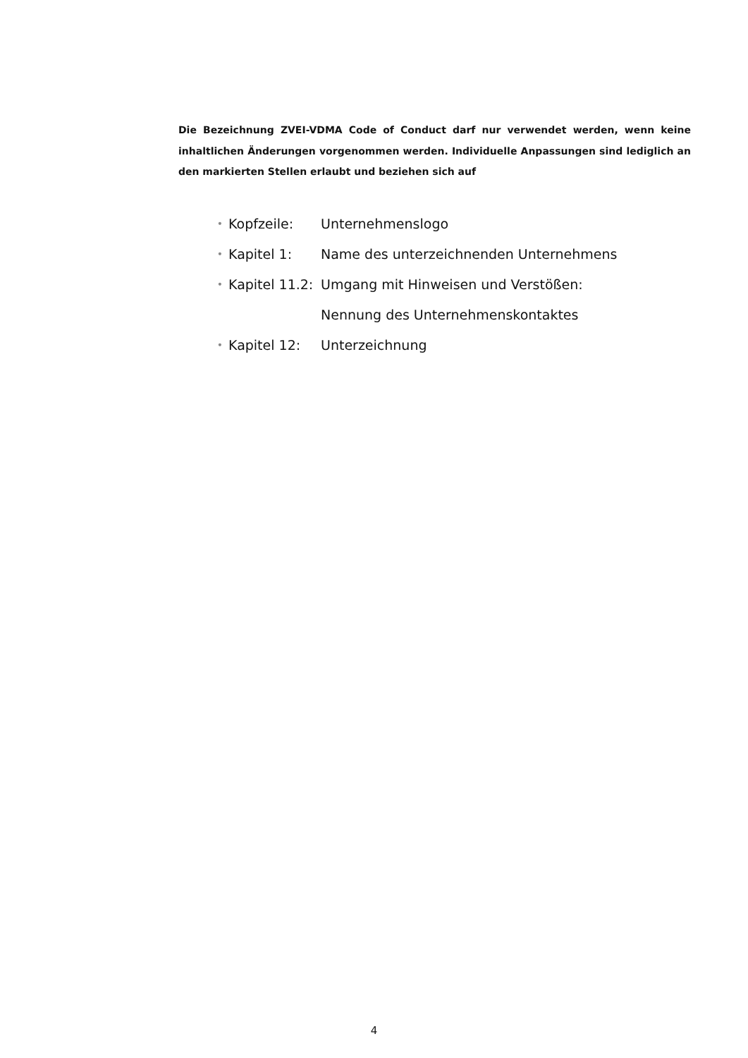Die Bezeichnung ZVEI-VDMA Code of Conduct darf nur verwendet werden, wenn keine inhaltlichen Änderungen vorgenommen werden. Individuelle Anpassungen sind lediglich an den markierten Stellen erlaubt und beziehen sich auf
• Kopfzeile: Unternehmenslogo
• Kapitel 1: Name des unterzeichnenden Unternehmens
• Kapitel 11.2: Umgang mit Hinweisen und Verstößen:
Nennung des Unternehmenskontaktes
• Kapitel 12: Unterzeichnung
4